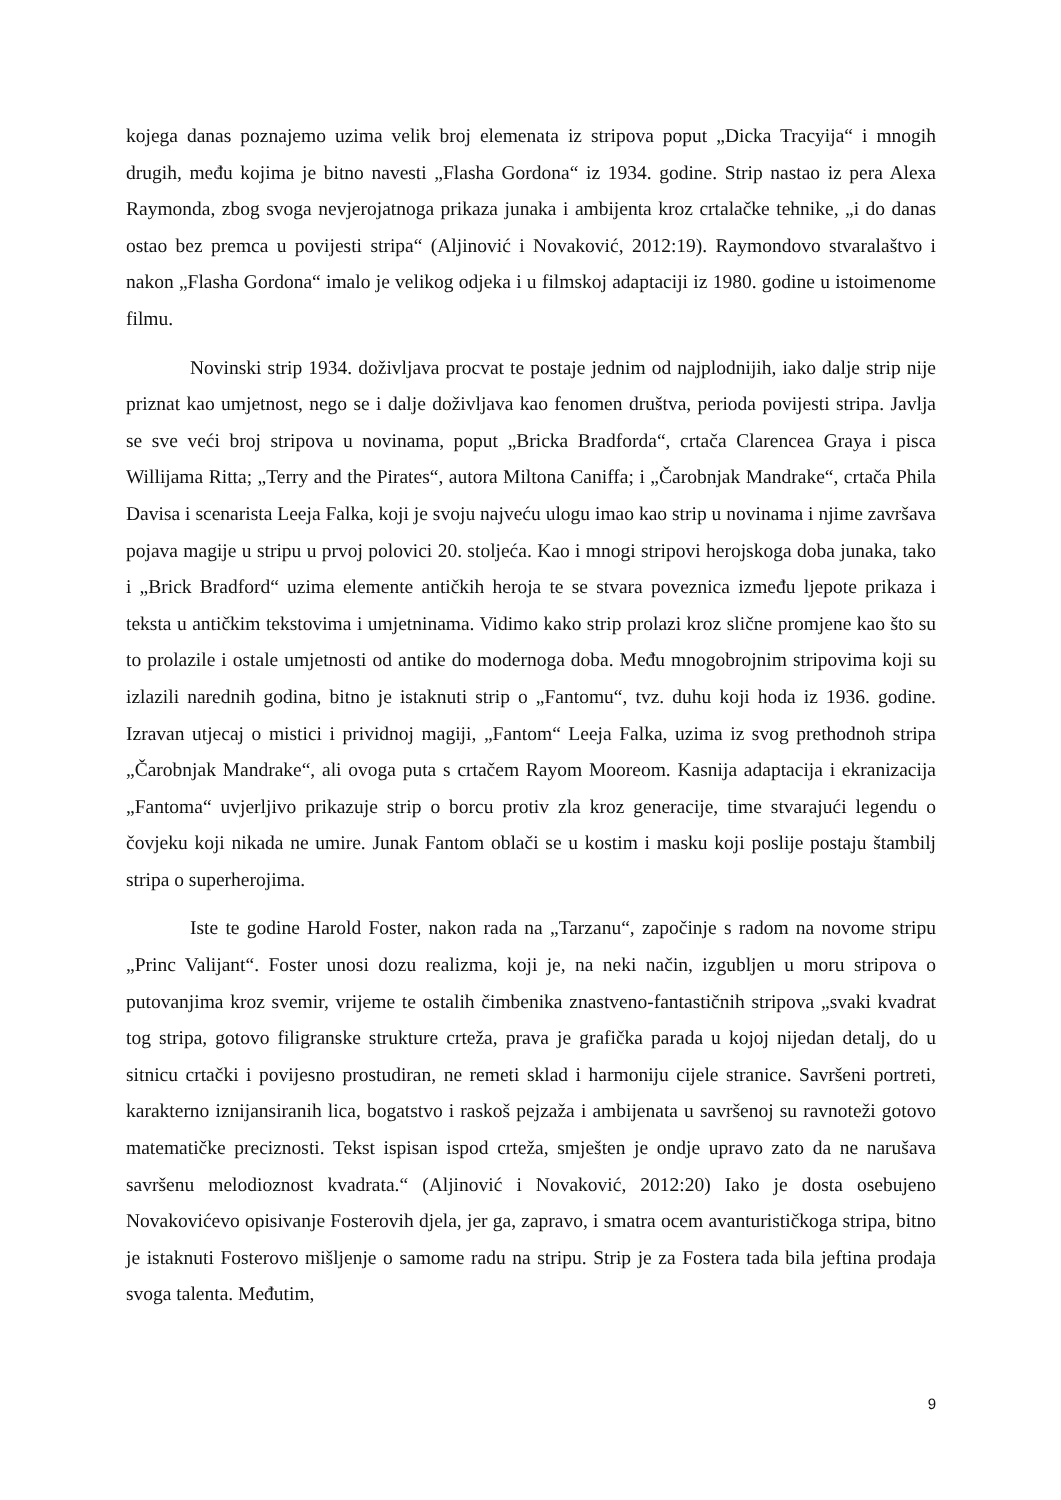kojega danas poznajemo uzima velik broj elemenata iz stripova poput „Dicka Tracyija“ i mnogih drugih, među kojima je bitno navesti „Flasha Gordona“ iz 1934. godine. Strip nastao iz pera Alexa Raymonda, zbog svoga nevjerojatnoga prikaza junaka i ambijenta kroz crtalačke tehnike, „i do danas ostao bez premca u povijesti stripa“ (Aljinović i Novaković, 2012:19). Raymondovo stvaralaštvo i nakon „Flasha Gordona“ imalo je velikog odjeka i u filmskoj adaptaciji iz 1980. godine u istoimenome filmu.
Novinski strip 1934. doživljava procvat te postaje jednim od najplodnijih, iako dalje strip nije priznat kao umjetnost, nego se i dalje doživljava kao fenomen društva, perioda povijesti stripa. Javlja se sve veći broj stripova u novinama, poput „Bricka Bradforda“, crtača Clarencea Graya i pisca Willijama Ritta; „Terry and the Pirates“, autora Miltona Caniffa; i „Čarobnjak Mandrake“, crtača Phila Davisa i scenarista Leeja Falka, koji je svoju najveću ulogu imao kao strip u novinama i njime završava pojava magije u stripu u prvoj polovici 20. stoljeća. Kao i mnogi stripovi herojskoga doba junaka, tako i „Brick Bradford“ uzima elemente antičkih heroja te se stvara poveznica između ljepote prikaza i teksta u antičkim tekstovima i umjetninama. Vidimo kako strip prolazi kroz slične promjene kao što su to prolazile i ostale umjetnosti od antike do modernoga doba. Među mnogobrojnim stripovima koji su izlazili narednih godina, bitno je istaknuti strip o „Fantomu“, tvz. duhu koji hoda iz 1936. godine. Izravan utjecaj o mistici i prividnoj magiji, „Fantom“ Leeja Falka, uzima iz svog prethodnoh stripa „Čarobnjak Mandrake“, ali ovoga puta s crtačem Rayom Mooreom. Kasnija adaptacija i ekranizacija „Fantoma“ uvjerljivo prikazuje strip o borcu protiv zla kroz generacije, time stvarajući legendu o čovjeku koji nikada ne umire. Junak Fantom oblači se u kostim i masku koji poslije postaju štambilj stripa o superherojima.
Iste te godine Harold Foster, nakon rada na „Tarzanu“, započinje s radom na novome stripu „Princ Valijant“. Foster unosi dozu realizma, koji je, na neki način, izgubljen u moru stripova o putovanjima kroz svemir, vrijeme te ostalih čimbenika znastveno-fantastičnih stripova „svaki kvadrat tog stripa, gotovo filigranske strukture crteža, prava je grafička parada u kojoj nijedan detalj, do u sitnicu crtački i povijesno prostudiran, ne remeti sklad i harmoniju cijele stranice. Savršeni portreti, karakterno iznijansiranih lica, bogatstvo i raskoš pejzaža i ambijenata u savršenoj su ravnoteži gotovo matematičke preciznosti. Tekst ispisan ispod crteža, smješten je ondje upravo zato da ne narušava savršenu melodioznost kvadrata.“ (Aljinović i Novaković, 2012:20) Iako je dosta osebujeno Novakovićevo opisivanje Fosterovih djela, jer ga, zapravo, i smatra ocem avanturističkoga stripa, bitno je istaknuti Fosterovo mišljenje o samome radu na stripu. Strip je za Fostera tada bila jeftina prodaja svoga talenta. Međutim,
9